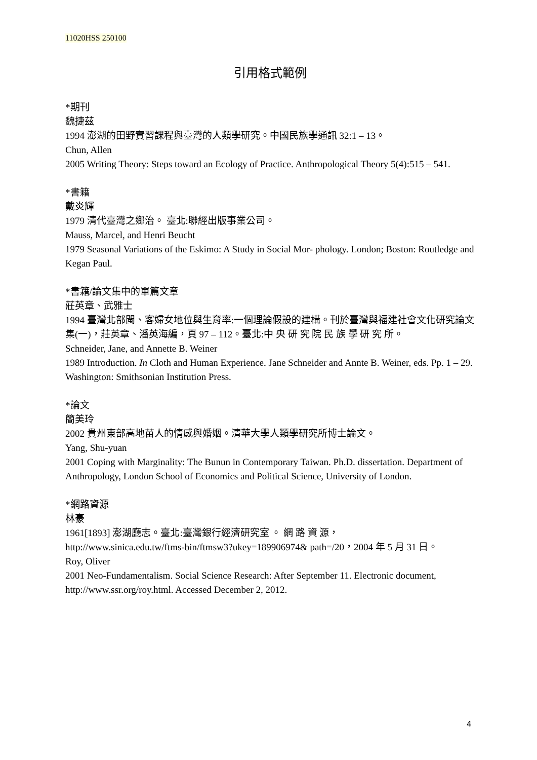11020HSS 250100
引用格式範例
*期刊
魏捷茲
1994 澎湖的田野實習課程與臺灣的人類學研究。中國民族學通訊 32:1 – 13。
Chun, Allen
2005 Writing Theory: Steps toward an Ecology of Practice. Anthropological Theory 5(4):515 – 541.
*書籍
戴炎輝
1979 清代臺灣之鄉治。 臺北:聯經出版事業公司。
Mauss, Marcel, and Henri Beucht
1979 Seasonal Variations of the Eskimo: A Study in Social Mor- phology. London; Boston: Routledge and Kegan Paul.
*書籍/論文集中的單篇文章
莊英章、武雅士
1994 臺灣北部閩、客婦女地位與生育率:一個理論假設的建構。刊於臺灣與福建社會文化研究論文集(一)，莊英章、潘英海編，頁 97 – 112。臺北:中 央 研 究 院 民 族 學 研 究 所。
Schneider, Jane, and Annette B. Weiner
1989 Introduction. In Cloth and Human Experience. Jane Schneider and Annte B. Weiner, eds. Pp. 1 – 29. Washington: Smithsonian Institution Press.
*論文
簡美玲
2002 貴州東部高地苗人的情感與婚姻。清華大學人類學研究所博士論文。
Yang, Shu-yuan
2001 Coping with Marginality: The Bunun in Contemporary Taiwan. Ph.D. dissertation. Department of Anthropology, London School of Economics and Political Science, University of London.
*網路資源
林豪
1961[1893] 澎湖廳志。臺北:臺灣銀行經濟研究室 。 網 路 資 源，
http://www.sinica.edu.tw/ftms-bin/ftmsw3?ukey=189906974& path=/20，2004 年 5 月 31 日。
Roy, Oliver
2001 Neo-Fundamentalism. Social Science Research: After September 11. Electronic document, http://www.ssr.org/roy.html. Accessed December 2, 2012.
4